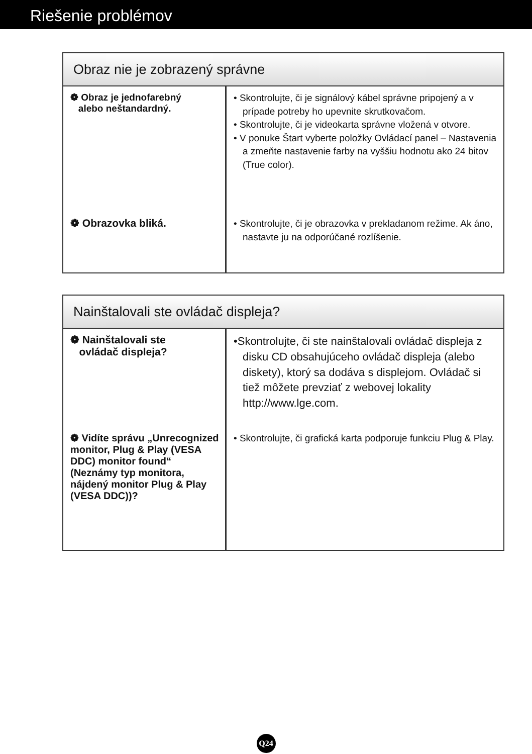Riešenie problémov
| Obraz nie je zobrazený správne | |
| --- | --- |
| ❁ Obraz je jednofarebný alebo neštandardný. | • Skontrolujte, či je signálový kábel správne pripojený a v prípade potreby ho upevnite skrutkovačom. • Skontrolujte, či je videokarta správne vložená v otvore. • V ponuke Štart vyberte položky Ovládací panel – Nastavenia a zmeňte nastavenie farby na vyššiu hodnotu ako 24 bitov (True color). |
| ❁ Obrazovka bliká. | • Skontrolujte, či je obrazovka v prekladanom režime. Ak áno, nastavte ju na odporúčané rozlíšenie. |
| Nainštalovali ste ovládač displeja? | |
| --- | --- |
| ❁ Nainštalovali ste ovládač displeja? | •Skontrolujte, či ste nainštalovali ovládač displeja z disku CD obsahujúceho ovládač displeja (alebo diskety), ktorý sa dodáva s displejom. Ovládač si tiež môžete prevziať z webovej lokality http://www.lge.com. |
| ❁ Vidíte správu „Unrecognized monitor, Plug & Play (VESA DDC) monitor found“ (Neznámy typ monitora, nájdený monitor Plug & Play (VESA DDC))? | • Skontrolujte, či grafická karta podporuje funkciu Plug & Play. |
Q24